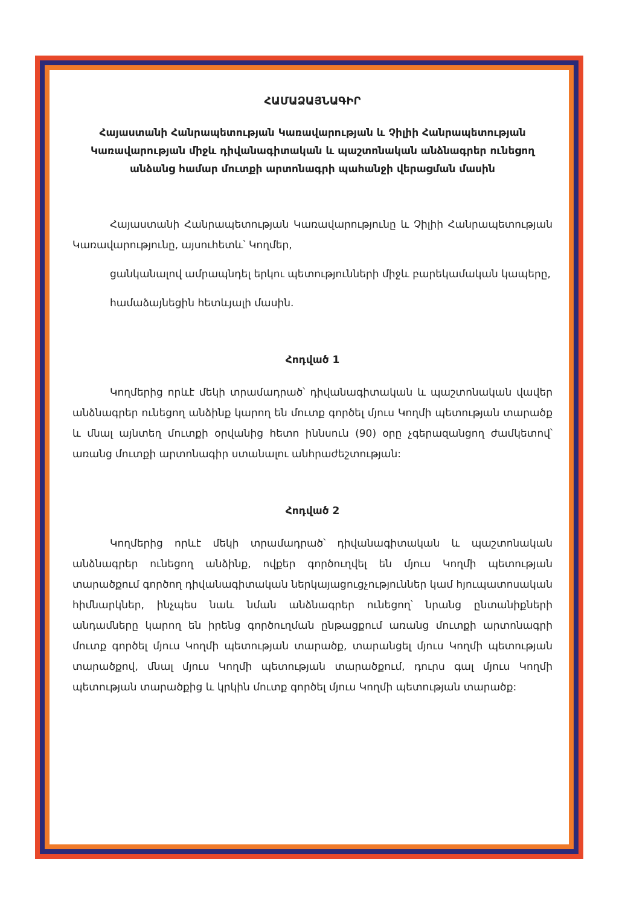ՀԱՄԱՁԱՅՆԱԳԻՐ
Հայաստանի Հանրապետության Կառավարության և Չիլիի Հանրապետության Կառավարության միջև դիվանագիտական և պաշտոնական անձնագրեր ունեցող անձանց համար մուտքի արտոնագրի պահանջի վերացման մասին
Հայաստանի Հանրապետության Կառավարությունը և Չիլիի Հանրապետության Կառավարությունը, այսուհետև՝ Կողմեր,
ցանկանալով ամրապնդել երկու պետությունների միջև բարեկամական կապերը,
համաձայնեցին հետևյալի մասին.
Հոդված 1
Կողմերից որևէ մեկի տրամադրած՝ դիվանագիտական և պաշտոնական վավեր անձնագրեր ունեցող անձինք կարող են մուտք գործել մյուս Կողմի պետության տարածք և մնալ այնտեղ մուտքի օրվանից հետո իննսուն (90) օրը չգերազանցող ժամկետով՝ առանց մուտքի արտոնագիր ստանալու անհրաժեշտության:
Հոդված 2
Կողմերից որևէ մեկի տրամադրած՝ դիվանագիտական և պաշտոնական անձնագրեր ունեցող անձինք, ովքեր գործուղվել են մյուս Կողմի պետության տարածքում գործող դիվանագիտական ներկայացուցչություններ կամ հյուպատոսական հիմնարկներ, ինչպես նաև նման անձնագրեր ունեցող՝ նրանց ընտանիքների անդամները կարող են իրենց գործուղման ընթացքում առանց մուտքի արտոնագրի մուտք գործել մյուս Կողմի պետության տարածք, տարանցել մյուս Կողմի պետության տարածքով, մնալ մյուս Կողմի պետության տարածքում, դուրս գալ մյուս Կողմի պետության տարածքից և կրկին մուտք գործել մյուս Կողմի պետության տարածք: